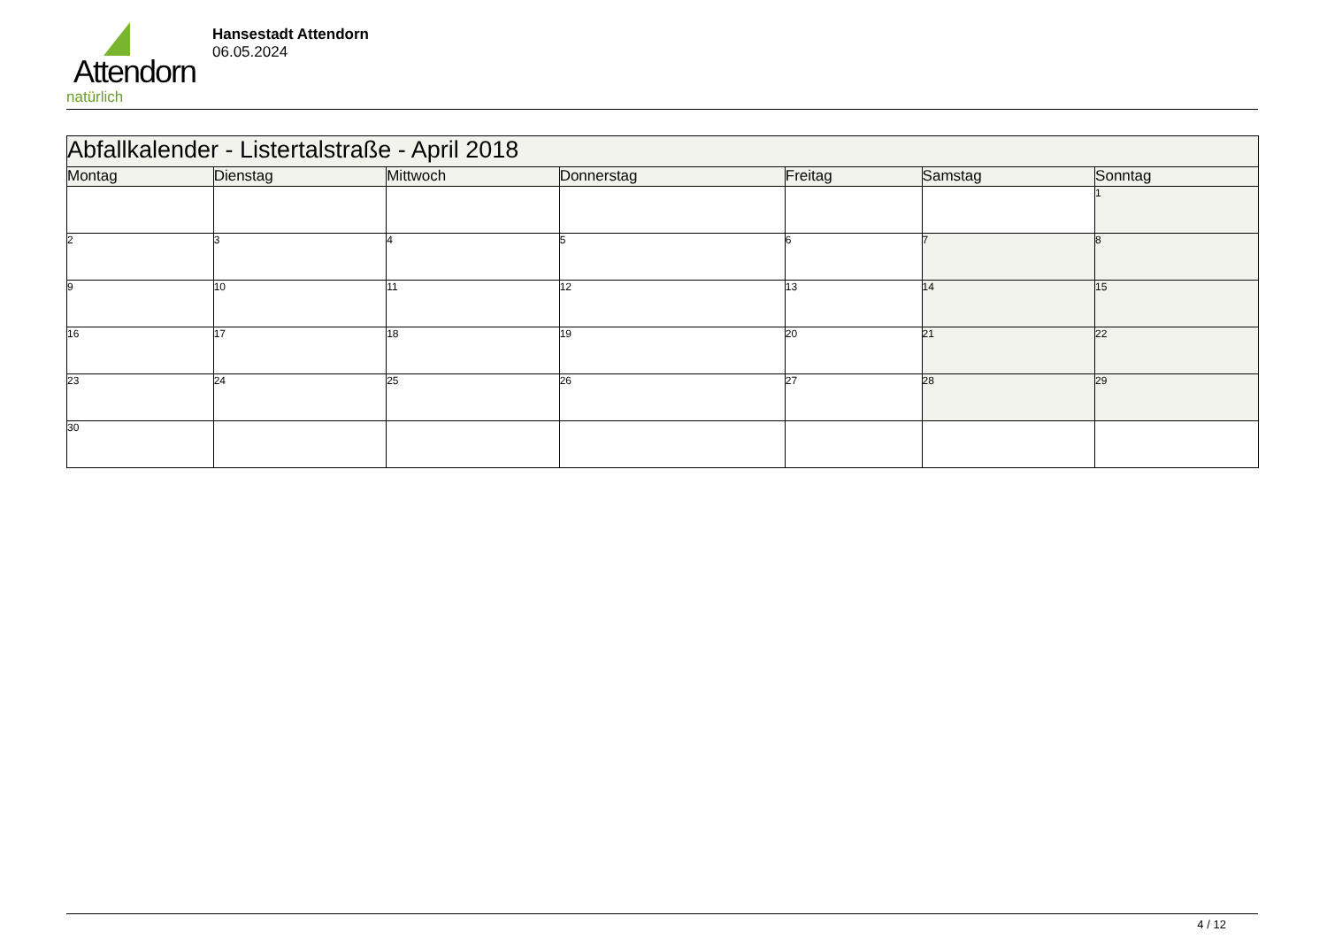Attendorn
natürlich
Hansestadt Attendorn
06.05.2024
| Abfallkalender - Listertalstraße - April 2018 | | | | | | |
| --- | --- | --- | --- | --- | --- | --- |
| Montag | Dienstag | Mittwoch | Donnerstag | Freitag | Samstag | Sonntag |
| | | | | | | 1 |
| 2 | 3 | 4 | 5 | 6 | 7 | 8 |
| 9 | 10 | 11 | 12 | 13 | 14 | 15 |
| 16 | 17 | 18 | 19 | 20 | 21 | 22 |
| 23 | 24 | 25 | 26 | 27 | 28 | 29 |
| 30 | | | | | | |
4 / 12